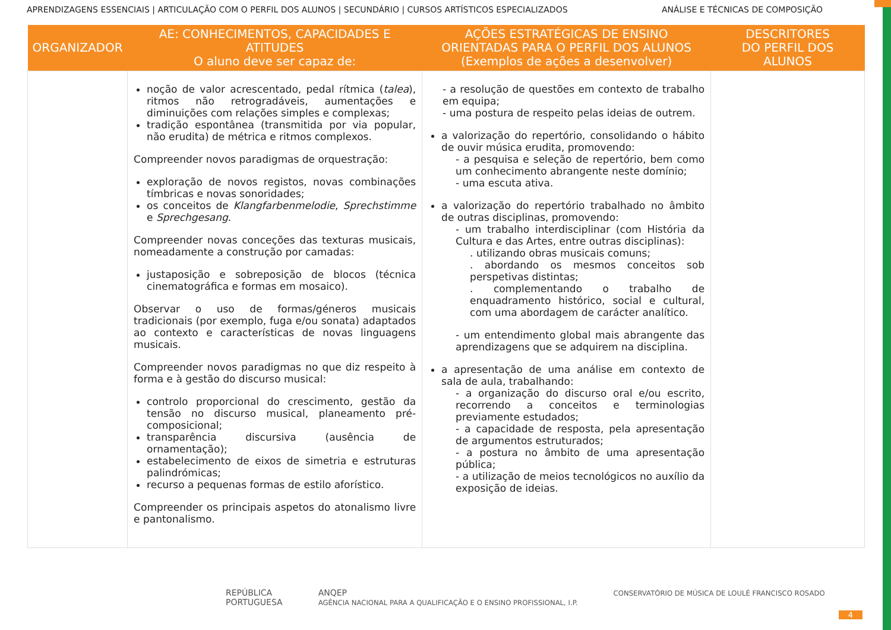APRENDIZAGENS ESSENCIAIS | ARTICULAÇÃO COM O PERFIL DOS ALUNOS | SECUNDÁRIO | CURSOS ARTÍSTICOS ESPECIALIZADOS ANÁLISE E TÉCNICAS DE COMPOSIÇÃO
| ORGANIZADOR | AE: CONHECIMENTOS, CAPACIDADES E ATITUDES O aluno deve ser capaz de: | AÇÕES ESTRATÉGICAS DE ENSINO ORIENTADAS PARA O PERFIL DOS ALUNOS (Exemplos de ações a desenvolver) | DESCRITORES DO PERFIL DOS ALUNOS |
| --- | --- | --- | --- |
| | noção de valor acrescentado, pedal rítmica ( talea ), ritmos não retrogradáveis, aumentações e diminuições com relações simples e complexas; tradição espontânea (transmitida por via popular, não erudita) de métrica e ritmos complexos. Compreender novos paradigmas de orquestração: exploração de novos registos, novas combinações tímbricas e novas sonoridades; os conceitos de Klangfarbenmelodie , Sprechstimme e Sprechgesang . Compreender novas conceções das texturas musicais, nomeadamente a construção por camadas: justaposição e sobreposição de blocos (técnica cinematográfica e formas em mosaico). Observar o uso de formas/géneros musicais tradicionais (por exemplo, fuga e/ou sonata) adaptados ao contexto e características de novas linguagens musicais. Compreender novos paradigmas no que diz respeito à forma e à gestão do discurso musical: controlo proporcional do crescimento, gestão da tensão no discurso musical, planeamento pré-composicional; transparência discursiva (ausência de ornamentação); estabelecimento de eixos de simetria e estruturas palindrómicas; recurso a pequenas formas de estilo aforístico. Compreender os principais aspetos do atonalismo livre e pantonalismo. | - a resolução de questões em contexto de trabalho em equipa; - uma postura de respeito pelas ideias de outrem. a valorização do repertório, consolidando o hábito de ouvir música erudita, promovendo: - a pesquisa e seleção de repertório, bem como um conhecimento abrangente neste domínio; - uma escuta ativa. a valorização do repertório trabalhado no âmbito de outras disciplinas, promovendo: - um trabalho interdisciplinar (com História da Cultura e das Artes, entre outras disciplinas): . utilizando obras musicais comuns; . abordando os mesmos conceitos sob perspetivas distintas; . complementando o trabalho de enquadramento histórico, social e cultural, com uma abordagem de carácter analítico. - um entendimento global mais abrangente das aprendizagens que se adquirem na disciplina. a apresentação de uma análise em contexto de sala de aula, trabalhando: - a organização do discurso oral e/ou escrito, recorrendo a conceitos e terminologias previamente estudados; - a capacidade de resposta, pela apresentação de argumentos estruturados; - a postura no âmbito de uma apresentação pública; - a utilização de meios tecnológicos no auxílio da exposição de ideias. | |
REPÚBLICA
PORTUGUESA ANQEP
AGÊNCIA NACIONAL PARA A QUALIFICAÇÃO E O ENSINO PROFISSIONAL, I.P. CONSERVATÓRIO DE MÚSICA DE LOULÉ FRANCISCO ROSADO
4